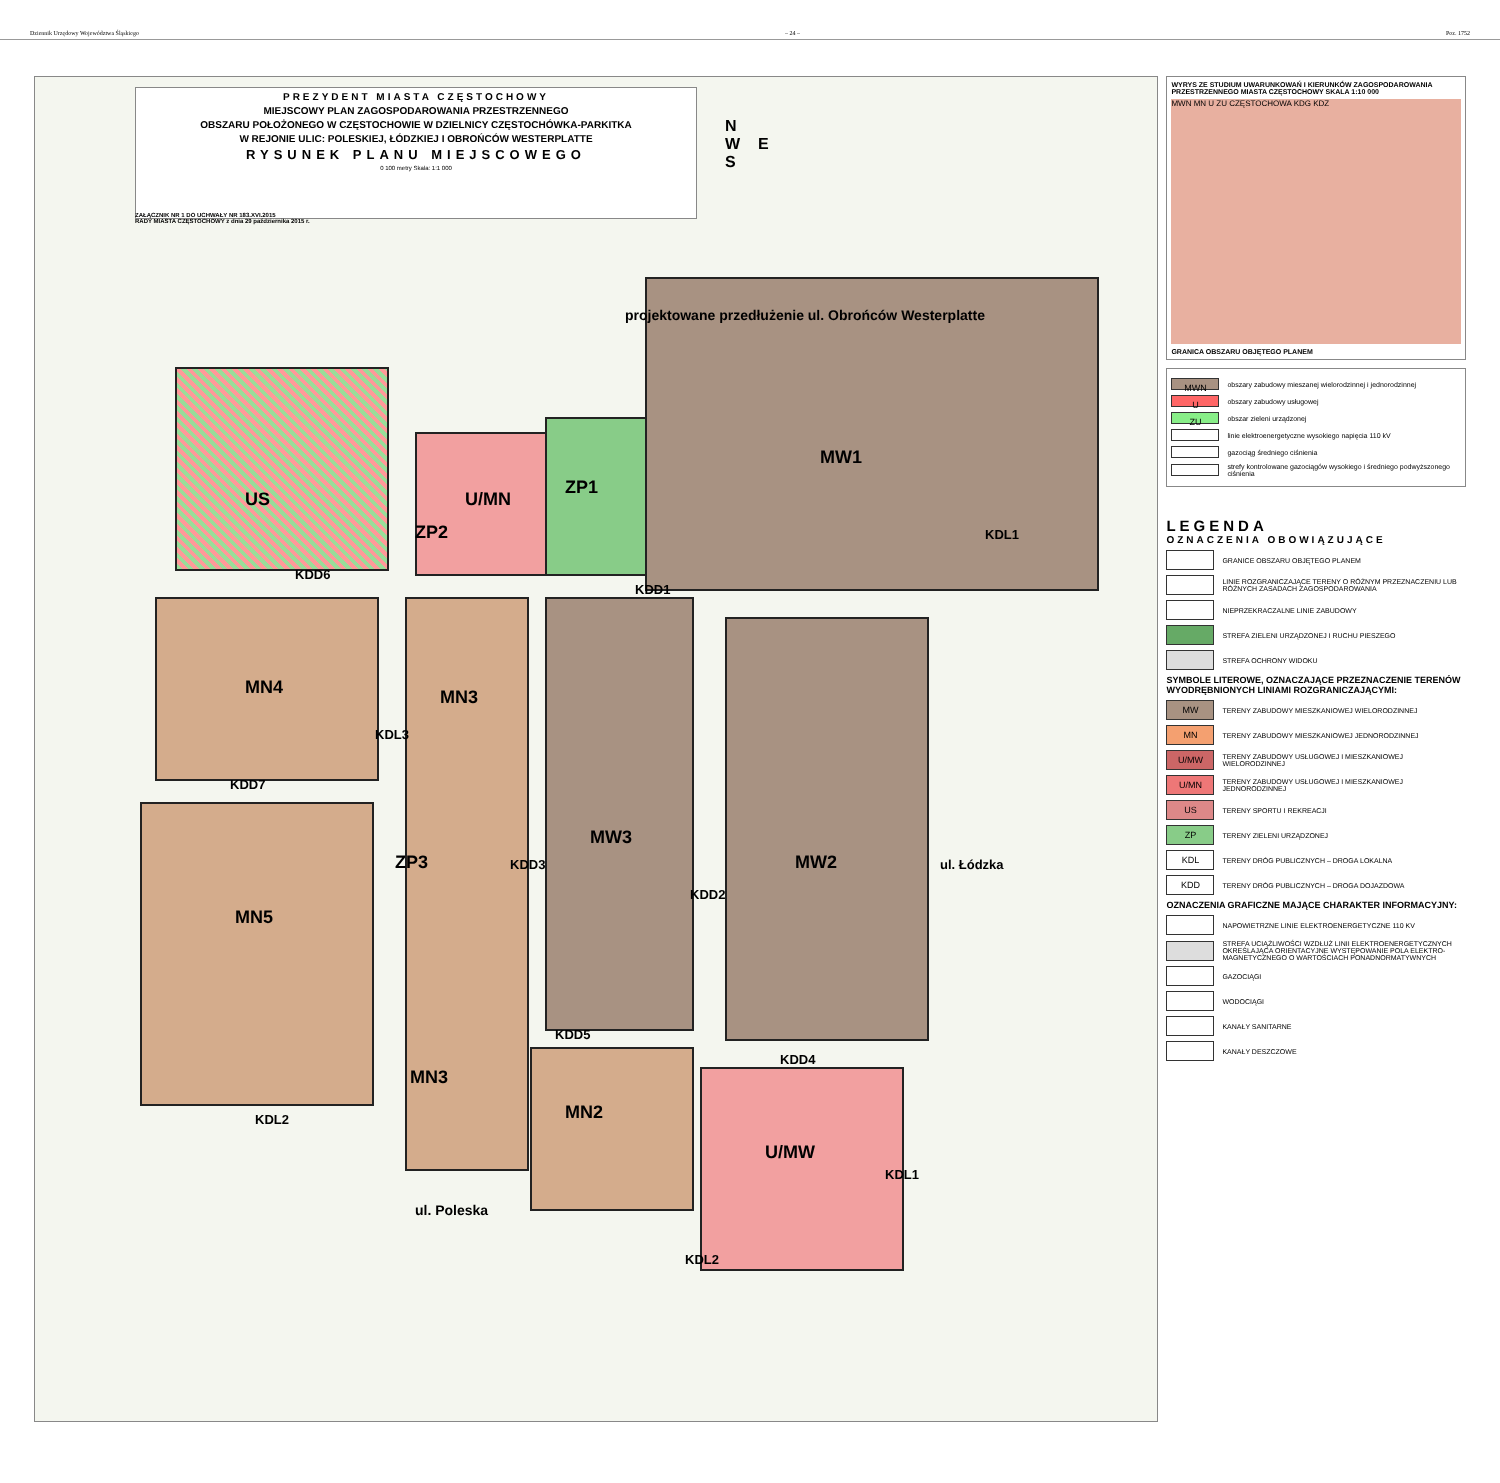Dziennik Urzędowy Województwa Śląskiego – 24 – Poz. 1752
PREZYDENT MIASTA CZĘSTOCHOWY
MIEJSCOWY PLAN ZAGOSPODAROWANIA PRZESTRZENNEGO
OBSZARU POŁOŻONEGO W CZĘSTOCHOWIE W DZIELNICY CZĘSTOCHÓWKA-PARKITKA
W REJONIE ULIC: POLESKIEJ, ŁÓDZKIEJ I OBROŃCÓW WESTERPLATTE
RYSUNEK PLANU MIEJSCOWEGO
0 100 metry Skala: 1:1 000
ZAŁĄCZNIK NR 1 DO UCHWAŁY NR 183.XVI.2015
RADY MIASTA CZĘSTOCHOWY z dnia 29 października 2015 r.
N
W E
S
US U/MN
ZP2
ZP1
MW1
KDD6
KDD1
projektowane przedłużenie ul. Obrońców Westerplatte
MN4 MN3
KDL3
KDD7
KDL1
MW3
MW2 ZP3 KDD3
KDD2
ul. Łódzka
MN5
KDD5
KDD4
MN3
MN2 KDL2
U/MW
KDL1
ul. Poleska
KDL2
WYRYS ZE STUDIUM UWARUNKOWAŃ I KIERUNKÓW ZAGOSPODAROWANIA PRZESTRZENNEGO MIASTA CZĘSTOCHOWY SKALA 1:10 000
MWN MN U ZU CZĘSTOCHOWA KDG KDZ
GRANICA OBSZARU OBJĘTEGO PLANEM
MWN obszary zabudowy mieszanej wielorodzinnej i jednorodzinnej
Uobszary zabudowy usługowej
ZU obszar zieleni urządzonej
linie elektroenergetyczne wysokiego napięcia 110 kV
gazociąg średniego ciśnienia
strefy kontrolowane gazociągów wysokiego i średniego podwyższonego ciśnienia
LEGENDA
OZNACZENIA OBOWIĄZUJĄCE
GRANICE OBSZARU OBJĘTEGO PLANEM
LINIE ROZGRANICZAJĄCE TERENY O RÓŻNYM PRZEZNACZENIU LUB RÓŻNYCH ZASADACH ZAGOSPODAROWANIA
NIEPRZEKRACZALNE LINIE ZABUDOWY
STREFA ZIELENI URZĄDZONEJ I RUCHU PIESZEGO
STREFA OCHRONY WIDOKU
SYMBOLE LITEROWE, OZNACZAJĄCE PRZEZNACZENIE TERENÓW WYODRĘBNIONYCH LINIAMI ROZGRANICZAJĄCYMI:
MW TERENY ZABUDOWY MIESZKANIOWEJ WIELORODZINNEJ
MN TERENY ZABUDOWY MIESZKANIOWEJ JEDNORODZINNEJ
U/MW TERENY ZABUDOWY USŁUGOWEJ I MIESZKANIOWEJ WIELORODZINNEJ
U/MN TERENY ZABUDOWY USŁUGOWEJ I MIESZKANIOWEJ JEDNORODZINNEJ
US TERENY SPORTU I REKREACJI
ZP TERENY ZIELENI URZĄDZONEJ
KDL TERENY DRÓG PUBLICZNYCH – DROGA LOKALNA
KDD TERENY DRÓG PUBLICZNYCH – DROGA DOJAZDOWA
OZNACZENIA GRAFICZNE MAJĄCE CHARAKTER INFORMACYJNY:
NAPOWIETRZNE LINIE ELEKTROENERGETYCZNE 110 KV
STREFA UCIĄŻLIWOŚCI WZDŁUŻ LINII ELEKTROENERGETYCZNYCH OKREŚLAJĄCA ORIENTACYJNE WYSTĘPOWANIE POLA ELEKTRO-MAGNETYCZNEGO O WARTOŚCIACH PONADNORMATYWNYCH
GAZOCIĄGI
WODOCIĄGI
KANAŁY SANITARNE
KANAŁY DESZCZOWE